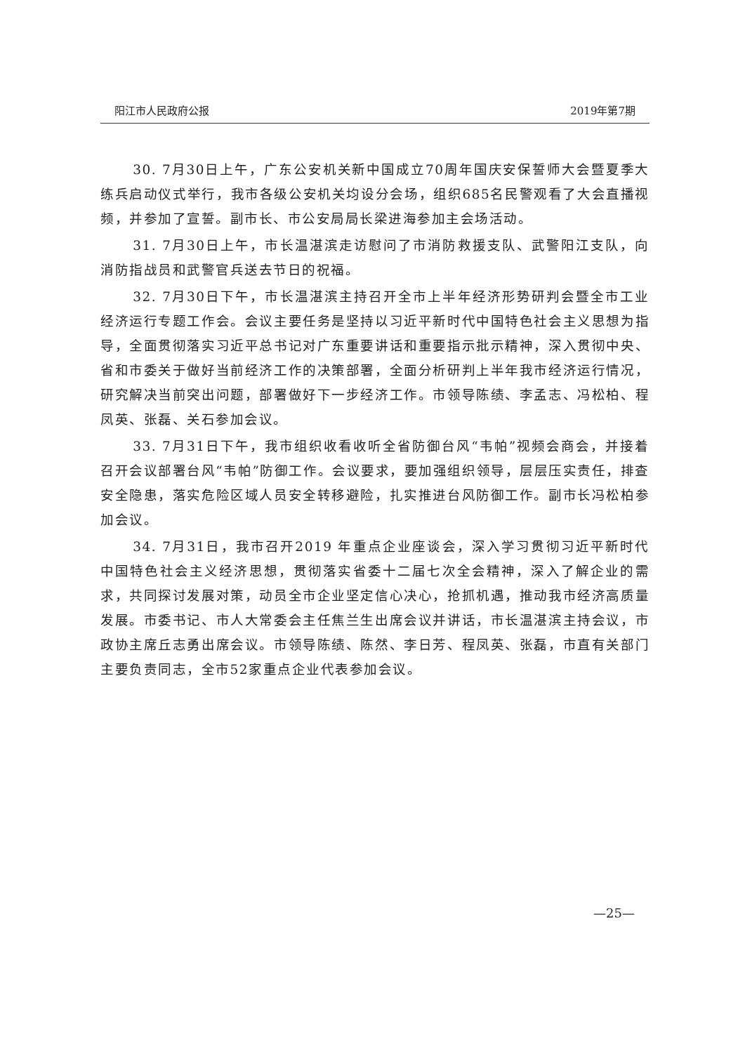阳江市人民政府公报 2019年第7期
30. 7月30日上午，广东公安机关新中国成立70周年国庆安保誓师大会暨夏季大练兵启动仪式举行，我市各级公安机关均设分会场，组织685名民警观看了大会直播视频，并参加了宣誓。副市长、市公安局局长梁进海参加主会场活动。
31. 7月30日上午，市长温湛滨走访慰问了市消防救援支队、武警阳江支队，向消防指战员和武警官兵送去节日的祝福。
32. 7月30日下午，市长温湛滨主持召开全市上半年经济形势研判会暨全市工业经济运行专题工作会。会议主要任务是坚持以习近平新时代中国特色社会主义思想为指导，全面贯彻落实习近平总书记对广东重要讲话和重要指示批示精神，深入贯彻中央、省和市委关于做好当前经济工作的决策部署，全面分析研判上半年我市经济运行情况，研究解决当前突出问题，部署做好下一步经济工作。市领导陈绩、李孟志、冯松柏、程凤英、张磊、关石参加会议。
33. 7月31日下午，我市组织收看收听全省防御台风“韦帕”视频会商会，并接着召开会议部署台风“韦帕”防御工作。会议要求，要加强组织领导，层层压实责任，排查安全隐患，落实危险区域人员安全转移避险，扎实推进台风防御工作。副市长冯松柏参加会议。
34. 7月31日，我市召开2019 年重点企业座谈会，深入学习贯彻习近平新时代中国特色社会主义经济思想，贯彻落实省委十二届七次全会精神，深入了解企业的需求，共同探讨发展对策，动员全市企业坚定信心决心，抢抓机遇，推动我市经济高质量发展。市委书记、市人大常委会主任焦兰生出席会议并讲话，市长温湛滨主持会议，市政协主席丘志勇出席会议。市领导陈绩、陈然、李日芳、程凤英、张磊，市直有关部门主要负责同志，全市52家重点企业代表参加会议。
—25—